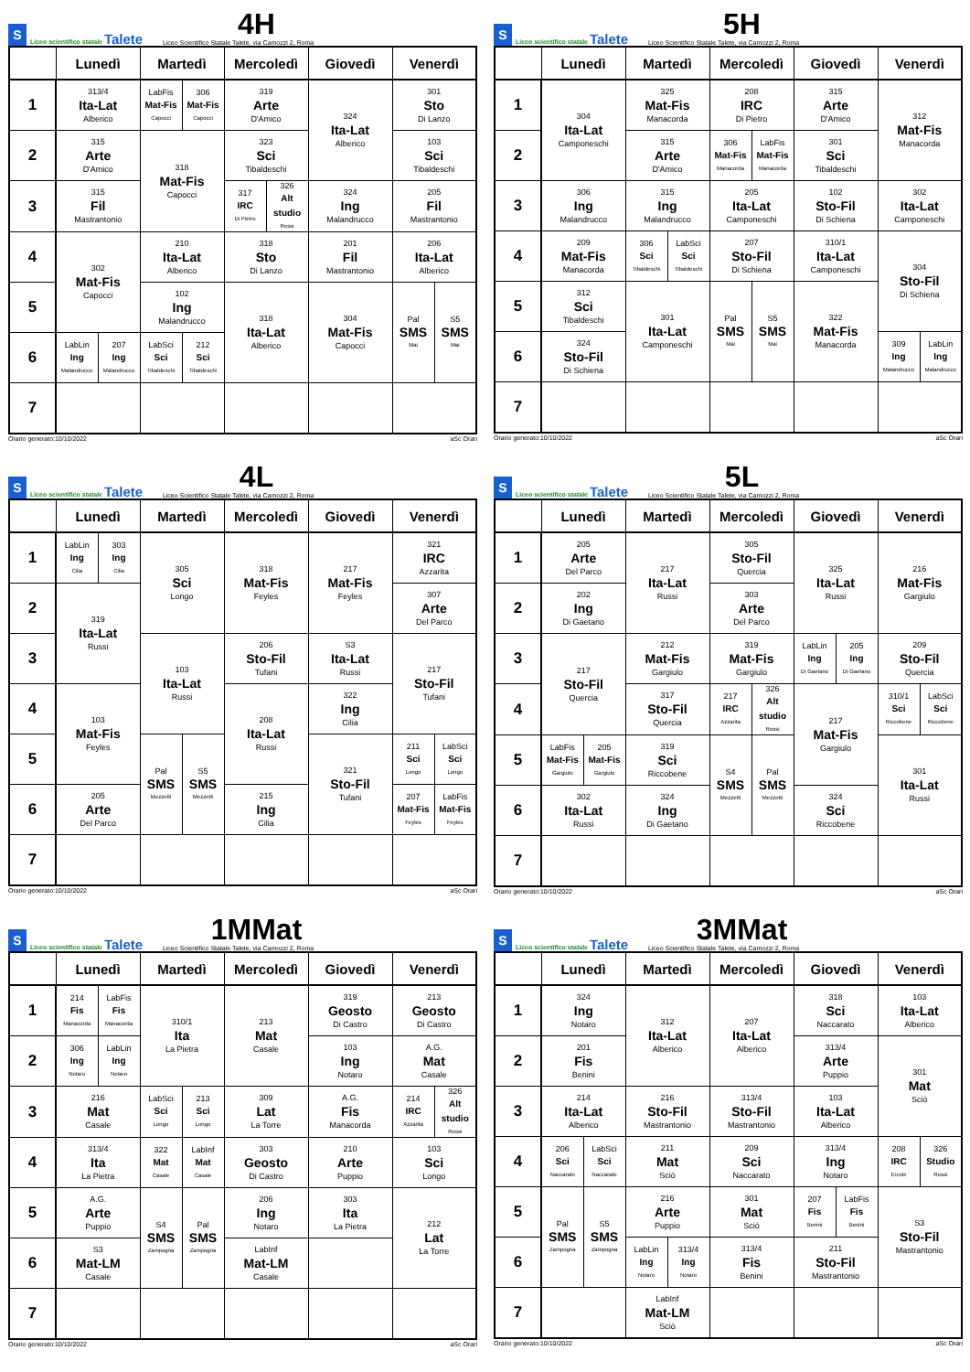S Liceo scientifico statale Talete
4H
Liceo Scientifico Statale Talete, via Camozzi 2, Roma
| | Lunedì | | Martedì | | Mercoledì | | Giovedì | Venerdì | |
| --- | --- | --- | --- | --- | --- | --- | --- | --- | --- |
| 1 | 313/4 Ita-Lat Alberico | | LabFis Mat-Fis Capocci | 306 Mat-Fis Capocci | 319 Arte D'Amico | | 324 Ita-Lat Alberico | 301 Sto Di Lanzo | |
| 2 | 315 Arte D'Amico | | 318 Mat-Fis Capocci | | 323 Sci Tibaldeschi | | | 103 Sci Tibaldeschi | |
| 3 | 315 Fil Mastrantonio | | | | 317 IRC Di Pietro | 326 Alt studio Rossi | 324 Ing Malandrucco | 205 Fil Mastrantonio | |
| 4 | 302 Mat-Fis Capocci | | 210 Ita-Lat Alberico | | 318 Sto Di Lanzo | | 201 Fil Mastrantonio | 206 Ita-Lat Alberico | |
| 5 | | | 102 Ing Malandrucco | | 318 Ita-Lat Alberico | | 304 Mat-Fis Capocci | Pal SMS Mai | S5 SMS Mai |
| 6 | LabLin Ing Malandrucco | 207 Ing Malandrucco | LabSci Sci Tibaldeschi | 212 Sci Tibaldeschi | | | | | |
| 7 | | | | | | | | | |
Orario generato:10/10/2022 aSc Orari
S Liceo scientifico statale Talete
5H
Liceo Scientifico Statale Talete, via Camozzi 2, Roma
| | Lunedì | Martedì | | Mercoledì | | Giovedì | Venerdì | |
| --- | --- | --- | --- | --- | --- | --- | --- | --- |
| 1 | 304 Ita-Lat Camponeschi | 325 Mat-Fis Manacorda | | 208 IRC Di Pietro | | 315 Arte D'Amico | 312 Mat-Fis Manacorda | |
| 2 | | 315 Arte D'Amico | | 306 Mat-Fis Manacorda | LabFis Mat-Fis Manacorda | 301 Sci Tibaldeschi | | |
| 3 | 306 Ing Malandrucco | 315 Ing Malandrucco | | 205 Ita-Lat Camponeschi | | 102 Sto-Fil Di Schiena | 302 Ita-Lat Camponeschi | |
| 4 | 209 Mat-Fis Manacorda | 306 Sci Tibaldeschi | LabSci Sci Tibaldeschi | 207 Sto-Fil Di Schiena | | 310/1 Ita-Lat Camponeschi | 304 Sto-Fil Di Schiena | |
| 5 | 312 Sci Tibaldeschi | 301 Ita-Lat Camponeschi | | Pal SMS Mai | S5 SMS Mai | 322 Mat-Fis Manacorda | | |
| 6 | 324 Sto-Fil Di Schiena | | | | | | 309 Ing Malandrucco | LabLin Ing Malandrucco |
| 7 | | | | | | | | |
Orario generato:10/10/2022 aSc Orari
S Liceo scientifico statale Talete
4L
Liceo Scientifico Statale Talete, via Camozzi 2, Roma
| | Lunedì | | Martedì | | Mercoledì | Giovedì | Venerdì | |
| --- | --- | --- | --- | --- | --- | --- | --- | --- |
| 1 | LabLin Ing Cilia | 303 Ing Cilia | 305 Sci Longo | | 318 Mat-Fis Feyles | 217 Mat-Fis Feyles | 321 IRC Azzarita | |
| 2 | 319 Ita-Lat Russi | | | | | | 307 Arte Del Parco | |
| 3 | | | 103 Ita-Lat Russi | | 206 Sto-Fil Tufani | S3 Ita-Lat Russi | 217 Sto-Fil Tufani | |
| 4 | 103 Mat-Fis Feyles | | | | 208 Ita-Lat Russi | 322 Ing Cilia | | |
| 5 | | | Pal SMS Mezzetti | S5 SMS Mezzetti | | 321 Sto-Fil Tufani | 211 Sci Longo | LabSci Sci Longo |
| 6 | 205 Arte Del Parco | | | | 215 Ing Cilia | | 207 Mat-Fis Feyles | LabFis Mat-Fis Feyles |
| 7 | | | | | | | | |
Orario generato:10/10/2022 aSc Orari
S Liceo scientifico statale Talete
5L
Liceo Scientifico Statale Talete, via Camozzi 2, Roma
| | Lunedì | | Martedì | Mercoledì | | Giovedì | | Venerdì | |
| --- | --- | --- | --- | --- | --- | --- | --- | --- | --- |
| 1 | 205 Arte Del Parco | | 217 Ita-Lat Russi | 305 Sto-Fil Quercia | | 325 Ita-Lat Russi | | 216 Mat-Fis Gargiulo | |
| 2 | 202 Ing Di Gaetano | | | 303 Arte Del Parco | | | | | |
| 3 | 217 Sto-Fil Quercia | | 212 Mat-Fis Gargiulo | 319 Mat-Fis Gargiulo | | LabLin Ing Di Gaetano | 205 Ing Di Gaetano | 209 Sto-Fil Quercia | |
| 4 | | | 317 Sto-Fil Quercia | 217 IRC Azzarita | 326 Alt studio Rossi | 217 Mat-Fis Gargiulo | | 310/1 Sci Riccobene | LabSci Sci Riccobene |
| 5 | LabFis Mat-Fis Gargiulo | 205 Mat-Fis Gargiulo | 319 Sci Riccobene | S4 SMS Mezzetti | Pal SMS Mezzetti | | | 301 Ita-Lat Russi | |
| 6 | 302 Ita-Lat Russi | | 324 Ing Di Gaetano | | | 324 Sci Riccobene | | | |
| 7 | | | | | | | | | |
Orario generato:10/10/2022 aSc Orari
S Liceo scientifico statale Talete
1MMat
Liceo Scientifico Statale Talete, via Camozzi 2, Roma
| | Lunedì | | Martedì | | Mercoledì | Giovedì | Venerdì | |
| --- | --- | --- | --- | --- | --- | --- | --- | --- |
| 1 | 214 Fis Manacorda | LabFis Fis Manacorda | 310/1 Ita La Pietra | | 213 Mat Casale | 319 Geosto Di Castro | 213 Geosto Di Castro | |
| 2 | 306 Ing Notaro | LabLin Ing Notaro | | | | 103 Ing Notaro | A.G. Mat Casale | |
| 3 | 216 Mat Casale | | LabSci Sci Longo | 213 Sci Longo | 309 Lat La Torre | A.G. Fis Manacorda | 214 IRC Azzarita | 326 Alt studio Rossi |
| 4 | 313/4 Ita La Pietra | | 322 Mat Casale | LabInf Mat Casale | 303 Geosto Di Castro | 210 Arte Puppio | 103 Sci Longo | |
| 5 | A.G. Arte Puppio | | S4 SMS Zampogna | Pal SMS Zampogna | 206 Ing Notaro | 303 Ita La Pietra | 212 Lat La Torre | |
| 6 | S3 Mat-LM Casale | | | | LabInf Mat-LM Casale | | | |
| 7 | | | | | | | | |
Orario generato:10/10/2022 aSc Orari
S Liceo scientifico statale Talete
3MMat
Liceo Scientifico Statale Talete, via Camozzi 2, Roma
| | Lunedì | | Martedì | | Mercoledì | Giovedì | | Venerdì | |
| --- | --- | --- | --- | --- | --- | --- | --- | --- | --- |
| 1 | 324 Ing Notaro | | 312 Ita-Lat Alberico | | 207 Ita-Lat Alberico | 318 Sci Naccarato | | 103 Ita-Lat Alberico | |
| 2 | 201 Fis Benini | | | | | 313/4 Arte Puppio | | 301 Mat Sciò | |
| 3 | 214 Ita-Lat Alberico | | 216 Sto-Fil Mastrantonio | | 313/4 Sto-Fil Mastrantonio | 103 Ita-Lat Alberico | | | |
| 4 | 206 Sci Naccarato | LabSci Sci Naccarato | 211 Mat Sciò | | 209 Sci Naccarato | 313/4 Ing Notaro | | 208 IRC Ercole | 326 Studio Rossi |
| 5 | Pal SMS Zampogna | S5 SMS Zampogna | 216 Arte Puppio | | 301 Mat Sciò | 207 Fis Benini | LabFis Fis Benini | S3 Sto-Fil Mastrantonio | |
| 6 | | | LabLin Ing Notaro | 313/4 Ing Notaro | 313/4 Fis Benini | 211 Sto-Fil Mastrantonio | | | |
| 7 | | | LabInf Mat-LM Sciò | | | | | | |
Orario generato:10/10/2022 aSc Orari